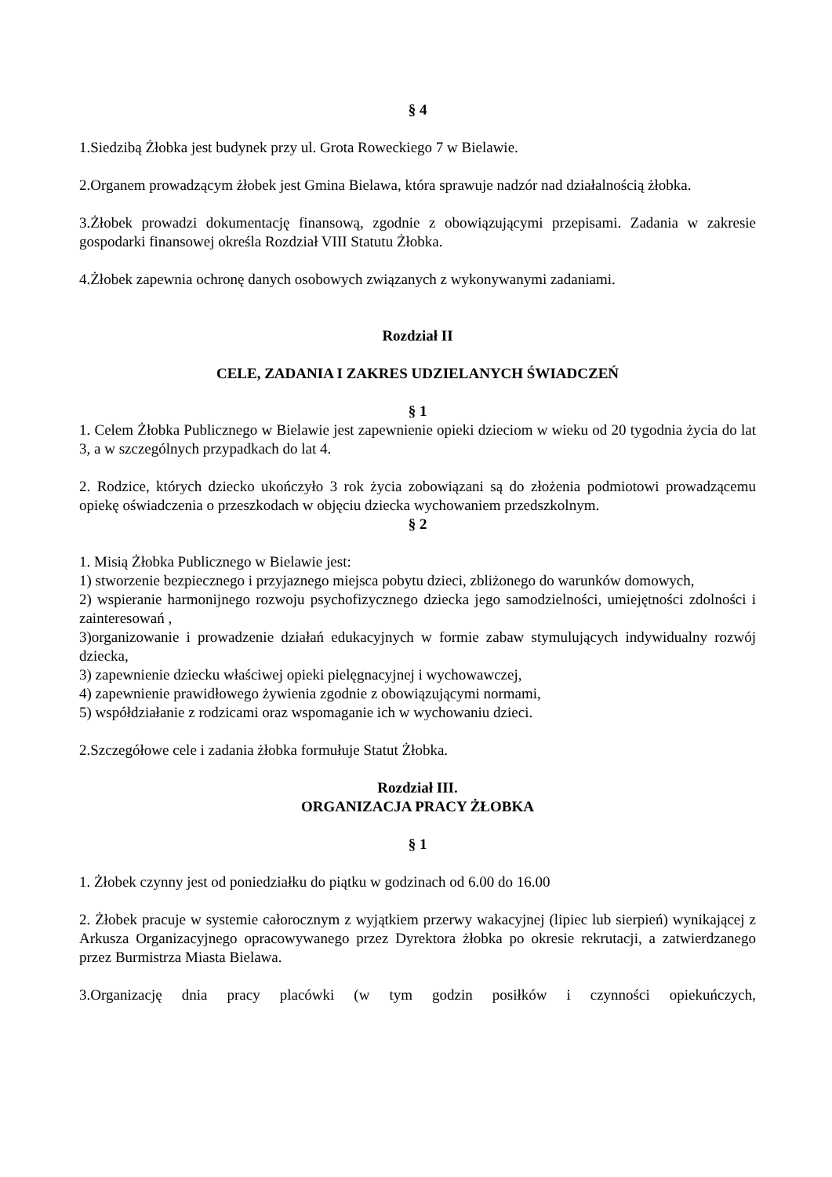§ 4
1.Siedzibą Żłobka jest budynek przy ul. Grota Roweckiego 7 w Bielawie.
2.Organem prowadzącym żłobek jest Gmina Bielawa, która sprawuje nadzór nad działalnością żłobka.
3.Żłobek prowadzi dokumentację finansową, zgodnie z obowiązującymi przepisami. Zadania w zakresie gospodarki finansowej określa Rozdział VIII Statutu Żłobka.
4.Żłobek zapewnia ochronę danych osobowych związanych z wykonywanymi zadaniami.
Rozdział II
CELE, ZADANIA I ZAKRES UDZIELANYCH ŚWIADCZEŃ
§ 1
1. Celem Żłobka Publicznego w Bielawie jest zapewnienie opieki dzieciom w wieku od 20 tygodnia życia do lat 3, a w szczególnych przypadkach do lat 4.
2. Rodzice, których dziecko ukończyło 3 rok życia zobowiązani są do złożenia podmiotowi prowadzącemu opiekę oświadczenia o przeszkodach w objęciu dziecka wychowaniem przedszkolnym.
§ 2
1. Misią Żłobka Publicznego w Bielawie jest:
1) stworzenie bezpiecznego i przyjaznego miejsca pobytu dzieci, zbliżonego do warunków domowych,
2) wspieranie harmonijnego rozwoju psychofizycznego dziecka jego samodzielności, umiejętności zdolności i zainteresowań ,
3)organizowanie i prowadzenie działań edukacyjnych w formie zabaw stymulujących indywidualny rozwój dziecka,
3) zapewnienie dziecku właściwej opieki pielęgnacyjnej i wychowawczej,
4) zapewnienie prawidłowego żywienia zgodnie z obowiązującymi normami,
5) współdziałanie z rodzicami oraz wspomaganie ich w wychowaniu dzieci.
2.Szczegółowe cele i zadania żłobka formułuje Statut Żłobka.
Rozdział III.
ORGANIZACJA PRACY ŻŁOBKA
§ 1
1. Żłobek czynny jest od poniedziałku do piątku w godzinach od 6.00 do 16.00
2. Żłobek pracuje w systemie całorocznym z wyjątkiem przerwy wakacyjnej (lipiec lub sierpień) wynikającej z Arkusza Organizacyjnego opracowywanego przez Dyrektora żłobka po okresie rekrutacji, a zatwierdzanego przez Burmistrza Miasta Bielawa.
3.Organizację dnia pracy placówki (w tym godzin posiłków i czynności opiekuńczych,